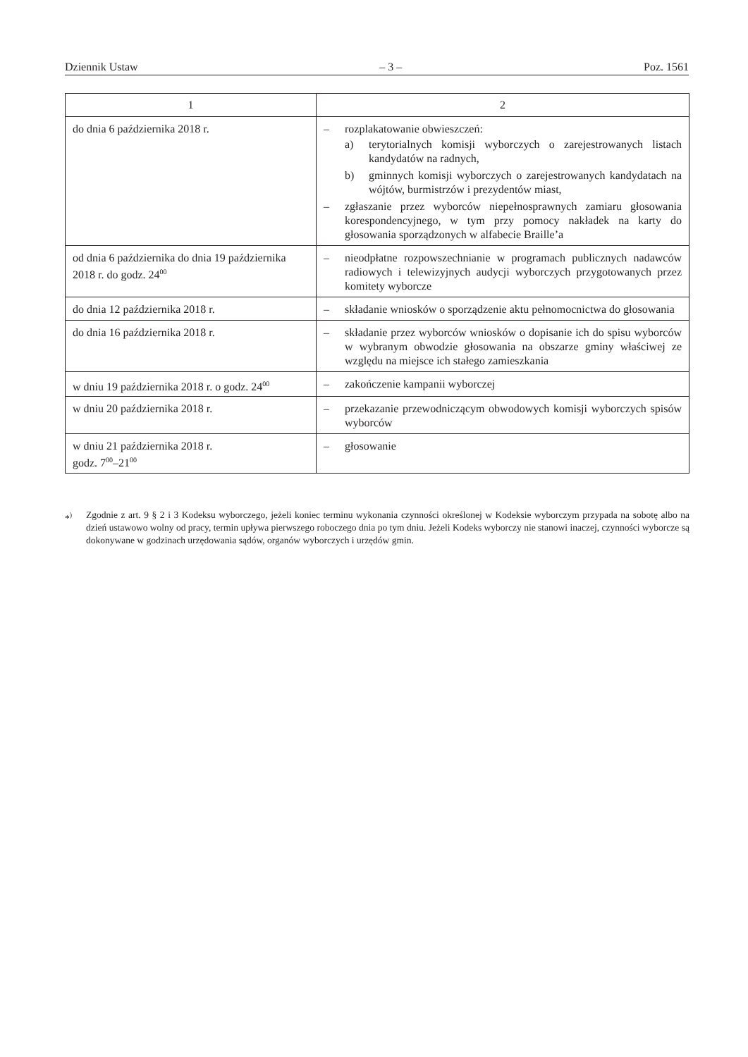Dziennik Ustaw – 3 – Poz. 1561
| 1 | 2 |
| --- | --- |
| do dnia 6 października 2018 r. | – rozplakatowanie obwieszczeń: a) terytorialnych komisji wyborczych o zarejestrowanych listach kandydatów na radnych, b) gminnych komisji wyborczych o zarejestrowanych kandydatach na wójtów, burmistrzów i prezydentów miast, – zgłaszanie przez wyborców niepełnosprawnych zamiaru głosowania korespondencyjnego, w tym przy pomocy nakładek na karty do głosowania sporządzonych w alfabecie Braille’a |
| od dnia 6 października do dnia 19 października 2018 r. do godz. 24<sup>00</sup> | – nieodpłatne rozpowszechnianie w programach publicznych nadawców radiowych i telewizyjnych audycji wyborczych przygotowanych przez komitety wyborcze |
| do dnia 12 października 2018 r. | – składanie wniosków o sporządzenie aktu pełnomocnictwa do głosowania |
| do dnia 16 października 2018 r. | – składanie przez wyborców wniosków o dopisanie ich do spisu wyborców w wybranym obwodzie głosowania na obszarze gminy właściwej ze względu na miejsce ich stałego zamieszkania |
| w dniu 19 października 2018 r. o godz. 24<sup>00</sup> | – zakończenie kampanii wyborczej |
| w dniu 20 października 2018 r. | – przekazanie przewodniczącym obwodowych komisji wyborczych spisów wyborców |
| w dniu 21 października 2018 r. godz. 7<sup>00</sup>–21<sup>00</sup> | – głosowanie |
*<sup>)</sup> Zgodnie z art. 9 § 2 i 3 Kodeksu wyborczego, jeżeli koniec terminu wykonania czynności określonej w Kodeksie wyborczym przypada na sobotę albo na dzień ustawowo wolny od pracy, termin upływa pierwszego roboczego dnia po tym dniu. Jeżeli Kodeks wyborczy nie stanowi inaczej, czynności wyborcze są dokonywane w godzinach urzędowania sądów, organów wyborczych i urzędów gmin.